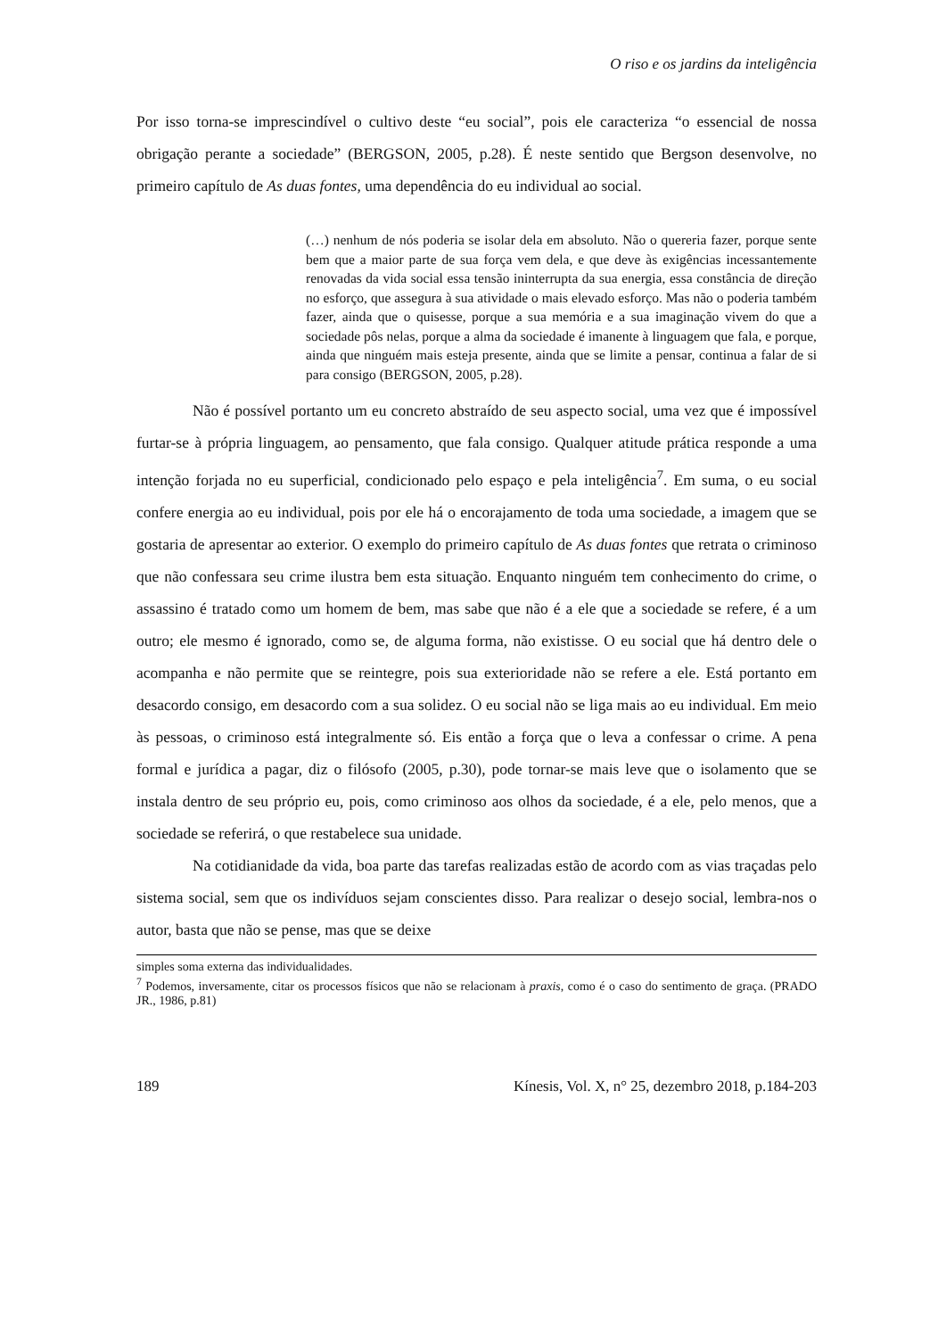O riso e os jardins da inteligência
Por isso torna-se imprescindível o cultivo deste “eu social”, pois ele caracteriza “o essencial de nossa obrigação perante a sociedade” (BERGSON, 2005, p.28). É neste sentido que Bergson desenvolve, no primeiro capítulo de As duas fontes, uma dependência do eu individual ao social.
(…) nenhum de nós poderia se isolar dela em absoluto. Não o quereria fazer, porque sente bem que a maior parte de sua força vem dela, e que deve às exigências incessantemente renovadas da vida social essa tensão ininterrupta da sua energia, essa constância de direção no esforço, que assegura à sua atividade o mais elevado esforço. Mas não o poderia também fazer, ainda que o quisesse, porque a sua memória e a sua imaginação vivem do que a sociedade pôs nelas, porque a alma da sociedade é imanente à linguagem que fala, e porque, ainda que ninguém mais esteja presente, ainda que se limite a pensar, continua a falar de si para consigo (BERGSON, 2005, p.28).
Não é possível portanto um eu concreto abstraído de seu aspecto social, uma vez que é impossível furtar-se à própria linguagem, ao pensamento, que fala consigo. Qualquer atitude prática responde a uma intenção forjada no eu superficial, condicionado pelo espaço e pela inteligência<sup>7</sup>. Em suma, o eu social confere energia ao eu individual, pois por ele há o encorajamento de toda uma sociedade, a imagem que se gostaria de apresentar ao exterior. O exemplo do primeiro capítulo de As duas fontes que retrata o criminoso que não confessara seu crime ilustra bem esta situação. Enquanto ninguém tem conhecimento do crime, o assassino é tratado como um homem de bem, mas sabe que não é a ele que a sociedade se refere, é a um outro; ele mesmo é ignorado, como se, de alguma forma, não existisse. O eu social que há dentro dele o acompanha e não permite que se reintegre, pois sua exterioridade não se refere a ele. Está portanto em desacordo consigo, em desacordo com a sua solidez. O eu social não se liga mais ao eu individual. Em meio às pessoas, o criminoso está integralmente só. Eis então a força que o leva a confessar o crime. A pena formal e jurídica a pagar, diz o filósofo (2005, p.30), pode tornar-se mais leve que o isolamento que se instala dentro de seu próprio eu, pois, como criminoso aos olhos da sociedade, é a ele, pelo menos, que a sociedade se referirá, o que restabelece sua unidade.
Na cotidianidade da vida, boa parte das tarefas realizadas estão de acordo com as vias traçadas pelo sistema social, sem que os indivíduos sejam conscientes disso. Para realizar o desejo social, lembra-nos o autor, basta que não se pense, mas que se deixe
simples soma externa das individualidades.
<sup>7</sup> Podemos, inversamente, citar os processos físicos que não se relacionam à praxis, como é o caso do sentimento de graça. (PRADO JR., 1986, p.81)
189 Kínesis, Vol. X, n° 25, dezembro 2018, p.184-203